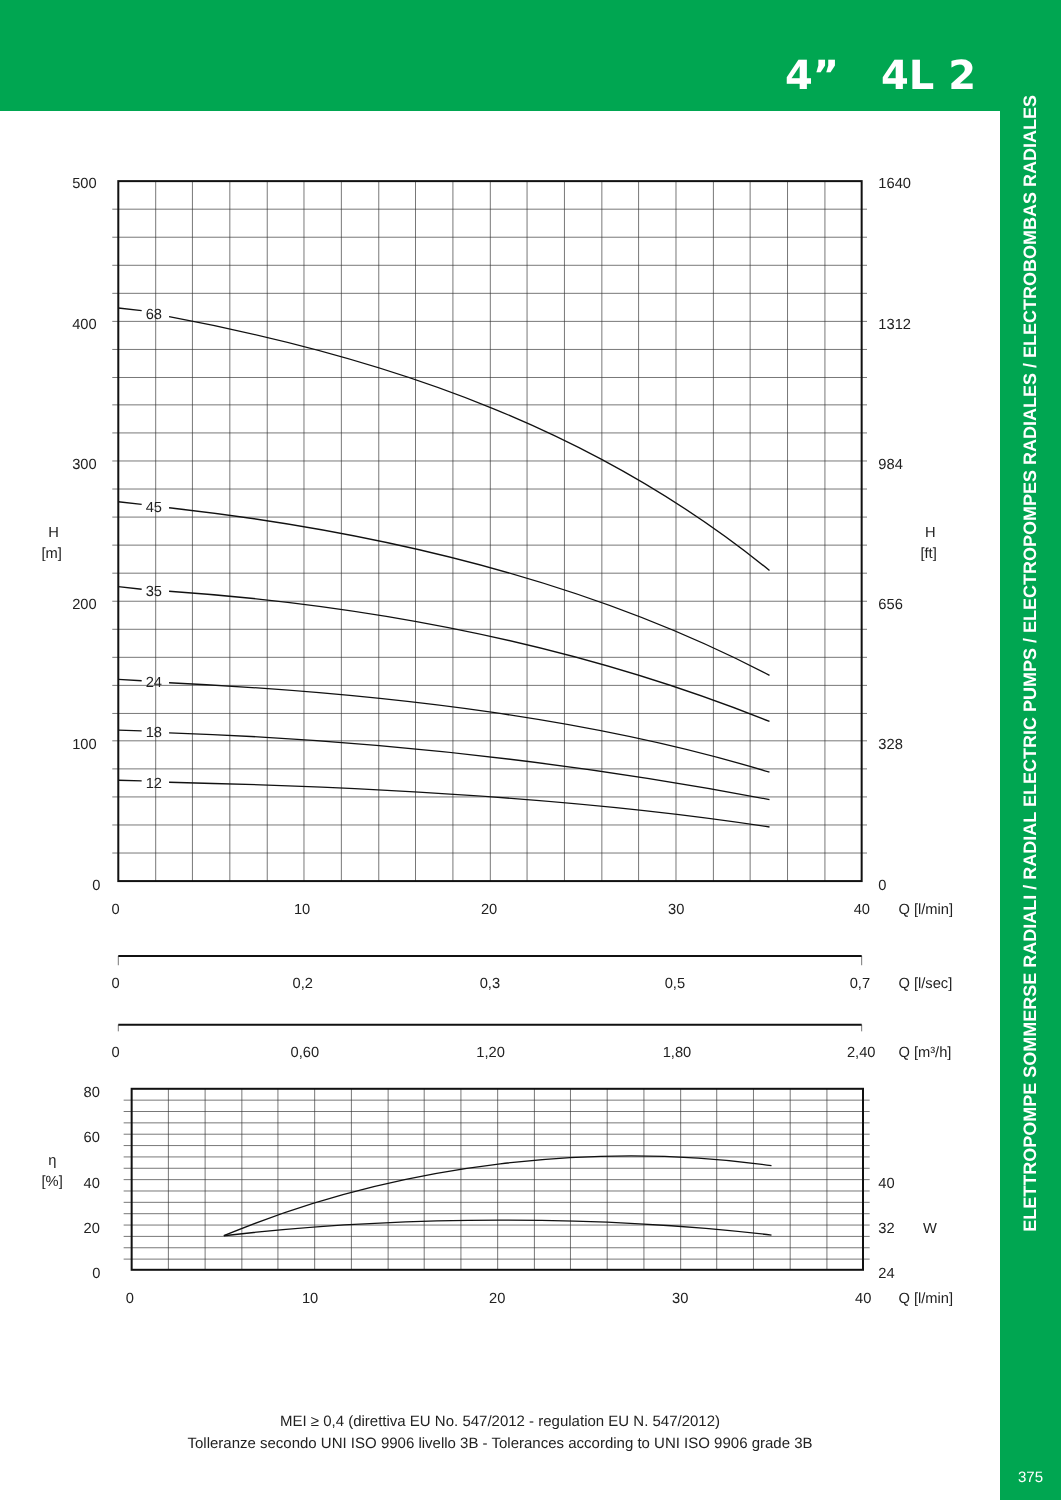4” 4L 2
68
45
35
24
18
12
500
400
300
200
100
0
1640
1312
984
656
328
0
H
[m]
H
[ft]
0
10
20
30
40
Q [l/min]
0
0,2
0,3
0,5
0,7
Q [l/sec]
0
0,60
1,20
1,80
2,40
Q [m³/h]
80
60
40
20
0
η
[%]
40
32
24
W
0
10
20
30
40
Q [l/min]
MEI ≥ 0,4 (direttiva EU No. 547/2012 - regulation EU N. 547/2012)
Tolleranze secondo UNI ISO 9906 livello 3B - Tolerances according to UNI ISO 9906 grade 3B
ELETTROPOMPE SOMMERSE RADIALI / RADIAL ELECTRIC PUMPS / ELECTROPOMPES RADIALES / ELECTROBOMBAS RADIALES
375